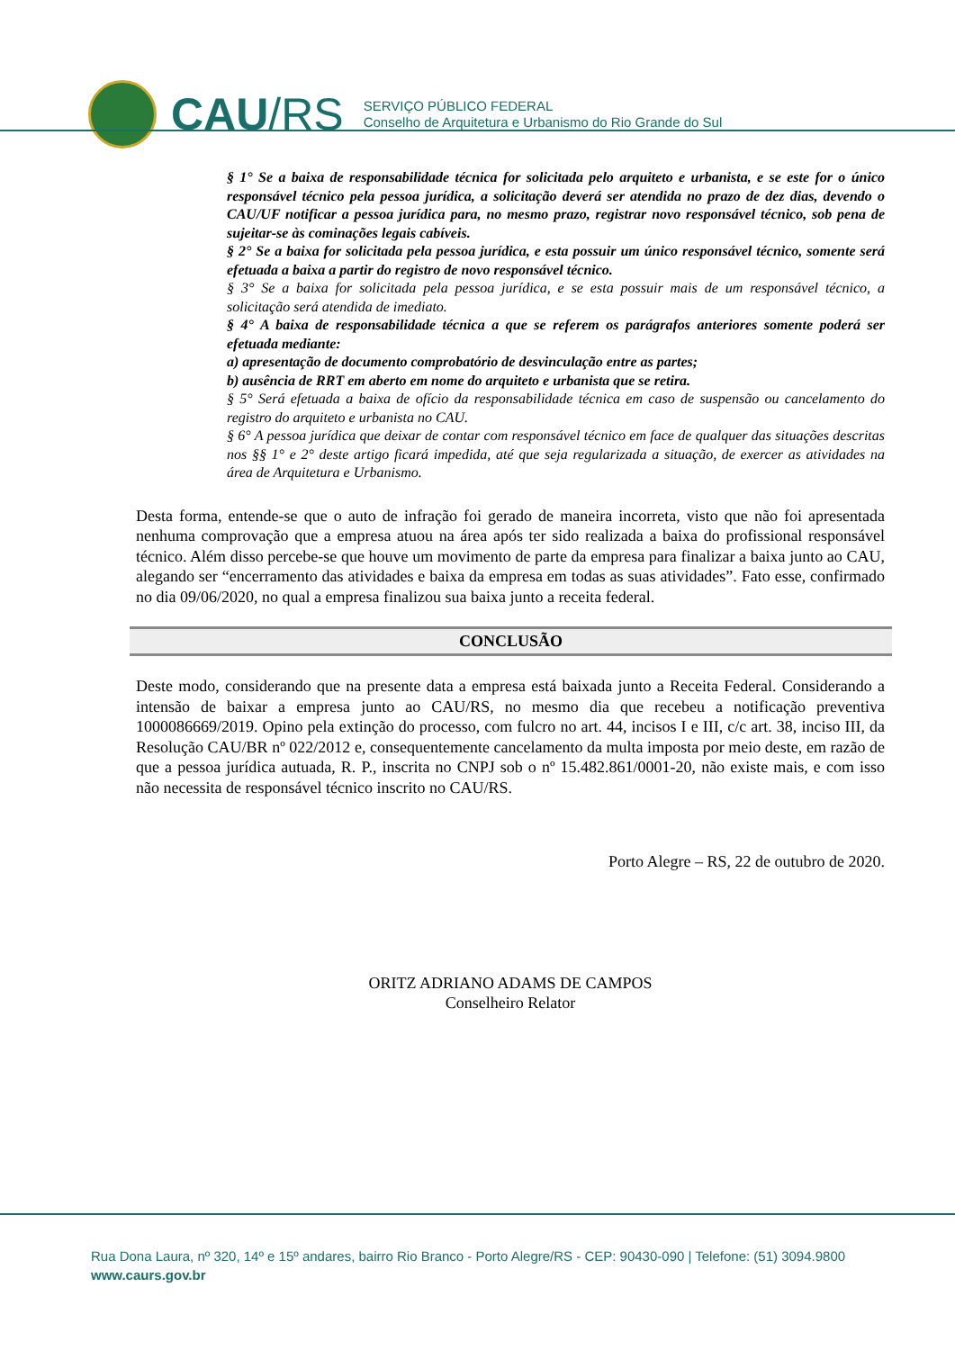CAU/RS
SERVIÇO PÚBLICO FEDERAL
Conselho de Arquitetura e Urbanismo do Rio Grande do Sul
§ 1° Se a baixa de responsabilidade técnica for solicitada pelo arquiteto e urbanista, e se este for o único responsável técnico pela pessoa jurídica, a solicitação deverá ser atendida no prazo de dez dias, devendo o CAU/UF notificar a pessoa jurídica para, no mesmo prazo, registrar novo responsável técnico, sob pena de sujeitar-se às cominações legais cabíveis.
§ 2° Se a baixa for solicitada pela pessoa jurídica, e esta possuir um único responsável técnico, somente será efetuada a baixa a partir do registro de novo responsável técnico.
§ 3° Se a baixa for solicitada pela pessoa jurídica, e se esta possuir mais de um responsável técnico, a solicitação será atendida de imediato.
§ 4° A baixa de responsabilidade técnica a que se referem os parágrafos anteriores somente poderá ser efetuada mediante:
a) apresentação de documento comprobatório de desvinculação entre as partes;
b) ausência de RRT em aberto em nome do arquiteto e urbanista que se retira.
§ 5° Será efetuada a baixa de ofício da responsabilidade técnica em caso de suspensão ou cancelamento do registro do arquiteto e urbanista no CAU.
§ 6° A pessoa jurídica que deixar de contar com responsável técnico em face de qualquer das situações descritas nos §§ 1° e 2° deste artigo ficará impedida, até que seja regularizada a situação, de exercer as atividades na área de Arquitetura e Urbanismo.
Desta forma, entende-se que o auto de infração foi gerado de maneira incorreta, visto que não foi apresentada nenhuma comprovação que a empresa atuou na área após ter sido realizada a baixa do profissional responsável técnico. Além disso percebe-se que houve um movimento de parte da empresa para finalizar a baixa junto ao CAU, alegando ser “encerramento das atividades e baixa da empresa em todas as suas atividades”. Fato esse, confirmado no dia 09/06/2020, no qual a empresa finalizou sua baixa junto a receita federal.
CONCLUSÃO
Deste modo, considerando que na presente data a empresa está baixada junto a Receita Federal. Considerando a intensão de baixar a empresa junto ao CAU/RS, no mesmo dia que recebeu a notificação preventiva 1000086669/2019. Opino pela extinção do processo, com fulcro no art. 44, incisos I e III, c/c art. 38, inciso III, da Resolução CAU/BR nº 022/2012 e, consequentemente cancelamento da multa imposta por meio deste, em razão de que a pessoa jurídica autuada, R. P., inscrita no CNPJ sob o nº 15.482.861/0001-20, não existe mais, e com isso não necessita de responsável técnico inscrito no CAU/RS.
Porto Alegre – RS, 22 de outubro de 2020.
ORITZ ADRIANO ADAMS DE CAMPOS
Conselheiro Relator
Rua Dona Laura, nº 320, 14º e 15º andares, bairro Rio Branco - Porto Alegre/RS - CEP: 90430-090 | Telefone: (51) 3094.9800
www.caurs.gov.br